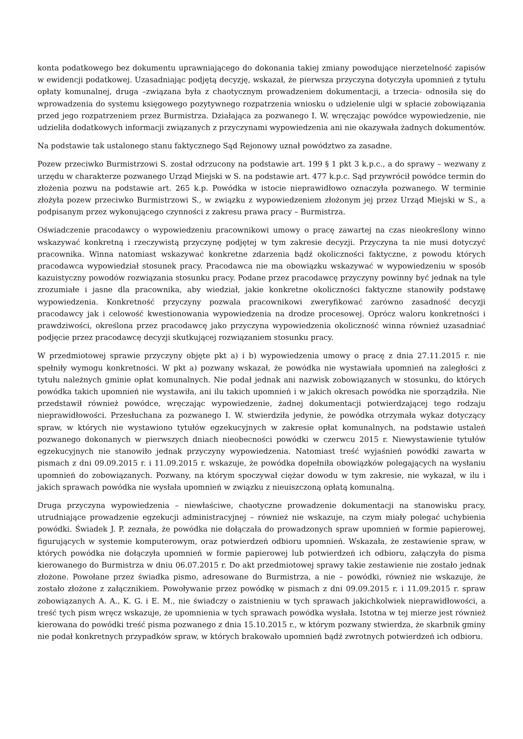konta podatkowego bez dokumentu uprawniającego do dokonania takiej zmiany powodujące nierzetelność zapisów w ewidencji podatkowej. Uzasadniając podjętą decyzję, wskazał, że pierwsza przyczyna dotyczyła upomnień z tytułu opłaty komunalnej, druga –związana była z chaotycznym prowadzeniem dokumentacji, a trzecia- odnosiła się do wprowadzenia do systemu księgowego pozytywnego rozpatrzenia wniosku o udzielenie ulgi w spłacie zobowiązania przed jego rozpatrzeniem przez Burmistrza. Działająca za pozwanego I. W. wręczając powódce wypowiedzenie, nie udzieliła dodatkowych informacji związanych z przyczynami wypowiedzenia ani nie okazywała żadnych dokumentów.
Na podstawie tak ustalonego stanu faktycznego Sąd Rejonowy uznał powództwo za zasadne.
Pozew przeciwko Burmistrzowi S. został odrzucony na podstawie art. 199 § 1 pkt 3 k.p.c., a do sprawy – wezwany z urzędu w charakterze pozwanego Urząd Miejski w S. na podstawie art. 477 k.p.c. Sąd przywrócił powódce termin do złożenia pozwu na podstawie art. 265 k.p. Powódka w istocie nieprawidłowo oznaczyła pozwanego. W terminie złożyła pozew przeciwko Burmistrzowi S., w związku z wypowiedzeniem złożonym jej przez Urząd Miejski w S., a podpisanym przez wykonującego czynności z zakresu prawa pracy – Burmistrza.
Oświadczenie pracodawcy o wypowiedzeniu pracownikowi umowy o pracę zawartej na czas nieokreślony winno wskazywać konkretną i rzeczywistą przyczynę podjętej w tym zakresie decyzji. Przyczyna ta nie musi dotyczyć pracownika. Winna natomiast wskazywać konkretne zdarzenia bądź okoliczności faktyczne, z powodu których pracodawca wypowiedział stosunek pracy. Pracodawca nie ma obowiązku wskazywać w wypowiedzeniu w sposób kazuistyczny powodów rozwiązania stosunku pracy. Podane przez pracodawcę przyczyny powinny być jednak na tyle zrozumiałe i jasne dla pracownika, aby wiedział, jakie konkretne okoliczności faktyczne stanowiły podstawę wypowiedzenia. Konkretność przyczyny pozwala pracownikowi zweryfikować zarówno zasadność decyzji pracodawcy jak i celowość kwestionowania wypowiedzenia na drodze procesowej. Oprócz waloru konkretności i prawdziwości, określona przez pracodawcę jako przyczyna wypowiedzenia okoliczność winna również uzasadniać podjęcie przez pracodawcę decyzji skutkującej rozwiązaniem stosunku pracy.
W przedmiotowej sprawie przyczyny objęte pkt a) i b) wypowiedzenia umowy o pracę z dnia 27.11.2015 r. nie spełniły wymogu konkretności. W pkt a) pozwany wskazał, że powódka nie wystawiała upomnień na zaległości z tytułu należnych gminie opłat komunalnych. Nie podał jednak ani nazwisk zobowiązanych w stosunku, do których powódka takich upomnień nie wystawiła, ani ilu takich upomnień i w jakich okresach powódka nie sporządziła. Nie przedstawił również powódce, wręczając wypowiedzenie, żadnej dokumentacji potwierdzającej tego rodzaju nieprawidłowości. Przesłuchana za pozwanego I. W. stwierdziła jedynie, że powódka otrzymała wykaz dotyczący spraw, w których nie wystawiono tytułów egzekucyjnych w zakresie opłat komunalnych, na podstawie ustaleń pozwanego dokonanych w pierwszych dniach nieobecności powódki w czerwcu 2015 r. Niewystawienie tytułów egzekucyjnych nie stanowiło jednak przyczyny wypowiedzenia. Natomiast treść wyjaśnień powódki zawarta w pismach z dni 09.09.2015 r. i 11.09.2015 r. wskazuje, że powódka dopełniła obowiązków polegających na wysłaniu upomnień do zobowiązanych. Pozwany, na którym spoczywał ciężar dowodu w tym zakresie, nie wykazał, w ilu i jakich sprawach powódka nie wysłała upomnień w związku z nieuiszczoną opłatą komunalną.
Druga przyczyna wypowiedzenia – niewłaściwe, chaotyczne prowadzenie dokumentacji na stanowisku pracy, utrudniające prowadzenie egzekucji administracyjnej – również nie wskazuje, na czym miały polegać uchybienia powódki. Świadek J. P. zeznała, że powódka nie dołączała do prowadzonych spraw upomnień w formie papierowej, figurujących w systemie komputerowym, oraz potwierdzeń odbioru upomnień. Wskazała, że zestawienie spraw, w których powódka nie dołączyła upomnień w formie papierowej lub potwierdzeń ich odbioru, załączyła do pisma kierowanego do Burmistrza w dniu 06.07.2015 r. Do akt przedmiotowej sprawy takie zestawienie nie zostało jednak złożone. Powołane przez świadka pismo, adresowane do Burmistrza, a nie – powódki, również nie wskazuje, że zostało złożone z załącznikiem. Powoływanie przez powódkę w pismach z dni 09.09.2015 r. i 11.09.2015 r. spraw zobowiązanych A. A., K. G. i E. M., nie świadczy o zaistnieniu w tych sprawach jakichkolwiek nieprawidłowości, a treść tych pism wręcz wskazuje, że upomnienia w tych sprawach powódka wysłała. Istotna w tej mierze jest również kierowana do powódki treść pisma pozwanego z dnia 15.10.2015 r., w którym pozwany stwierdza, że skarbnik gminy nie podał konkretnych przypadków spraw, w których brakowało upomnień bądź zwrotnych potwierdzeń ich odbioru.